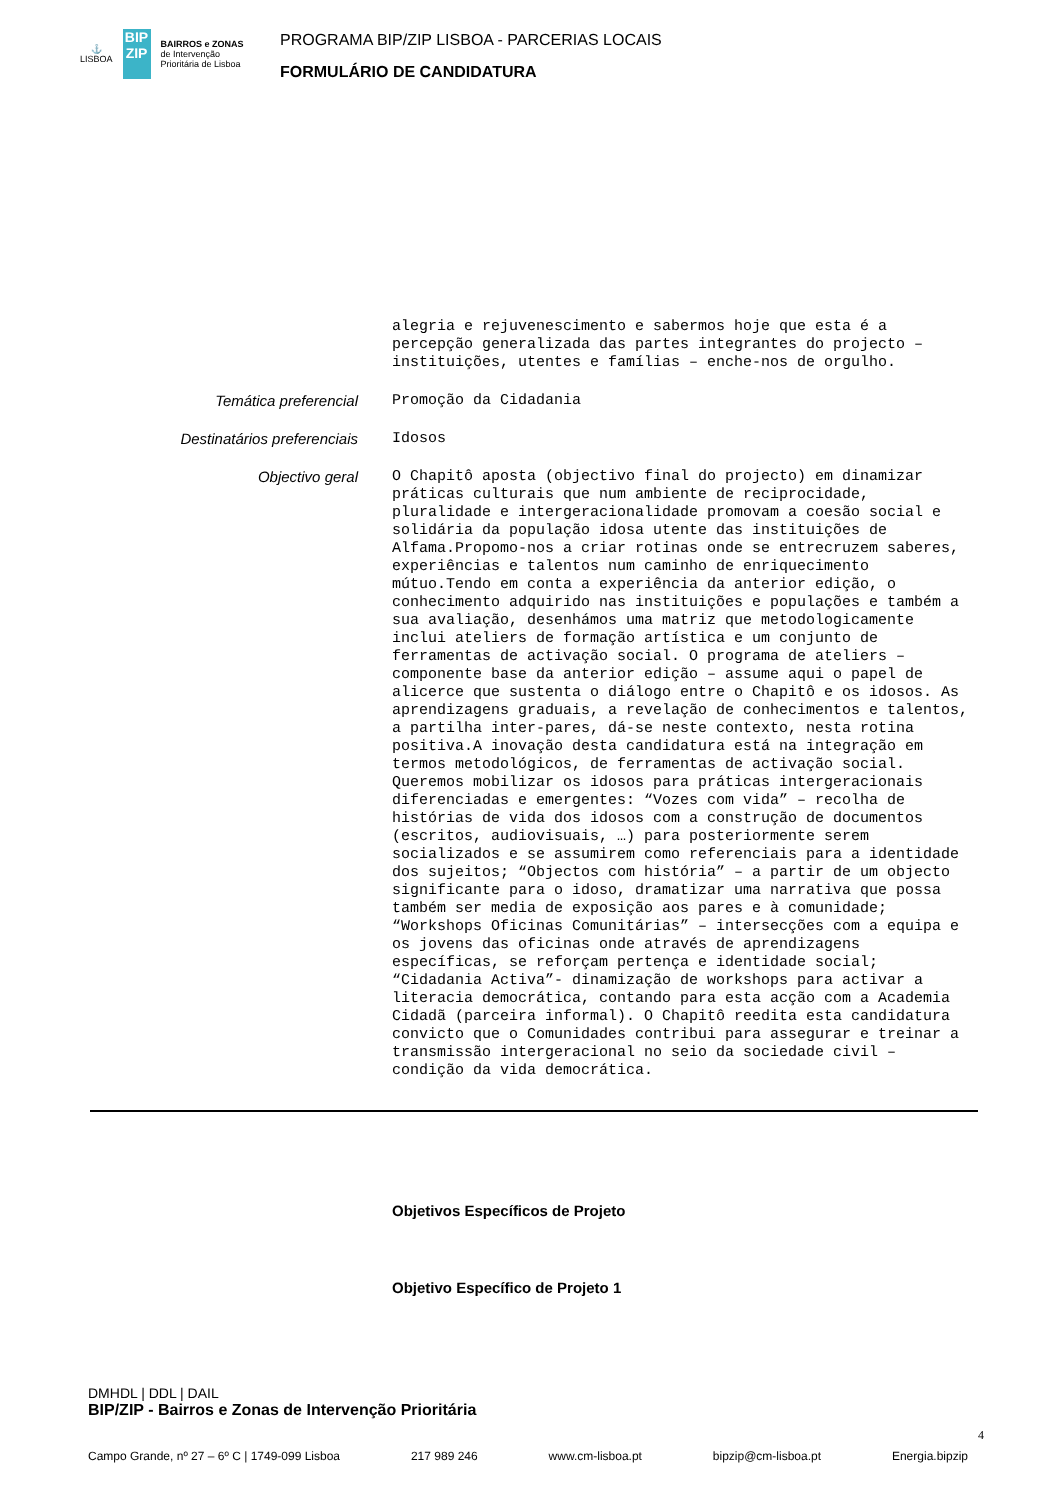⚓
LISBOA
BIP ZIP
BAIRROS e ZONAS
de Intervenção
Prioritária de Lisboa
PROGRAMA BIP/ZIP LISBOA - PARCERIAS LOCAIS
FORMULÁRIO DE CANDIDATURA
alegria e rejuvenescimento e sabermos hoje que esta é a percepção generalizada das partes integrantes do projecto – instituições, utentes e famílias – enche-nos de orgulho.
Temática preferencial
Promoção da Cidadania
Destinatários preferenciais
Idosos
Objectivo geral
O Chapitô aposta (objectivo final do projecto) em dinamizar práticas culturais que num ambiente de reciprocidade, pluralidade e intergeracionalidade promovam a coesão social e solidária da população idosa utente das instituições de Alfama.Propomo-nos a criar rotinas onde se entrecruzem saberes, experiências e talentos num caminho de enriquecimento mútuo.Tendo em conta a experiência da anterior edição, o conhecimento adquirido nas instituições e populações e também a sua avaliação, desenhámos uma matriz que metodologicamente inclui ateliers de formação artística e um conjunto de ferramentas de activação social. O programa de ateliers – componente base da anterior edição – assume aqui o papel de alicerce que sustenta o diálogo entre o Chapitô e os idosos. As aprendizagens graduais, a revelação de conhecimentos e talentos, a partilha inter-pares, dá-se neste contexto, nesta rotina positiva.A inovação desta candidatura está na integração em termos metodológicos, de ferramentas de activação social. Queremos mobilizar os idosos para práticas intergeracionais diferenciadas e emergentes: “Vozes com vida” – recolha de histórias de vida dos idosos com a construção de documentos (escritos, audiovisuais, …) para posteriormente serem socializados e se assumirem como referenciais para a identidade dos sujeitos; “Objectos com história” – a partir de um objecto significante para o idoso, dramatizar uma narrativa que possa também ser media de exposição aos pares e à comunidade; “Workshops Oficinas Comunitárias” – intersecções com a equipa e os jovens das oficinas onde através de aprendizagens específicas, se reforçam pertença e identidade social; “Cidadania Activa”- dinamização de workshops para activar a literacia democrática, contando para esta acção com a Academia Cidadã (parceira informal). O Chapitô reedita esta candidatura convicto que o Comunidades contribui para assegurar e treinar a transmissão intergeracional no seio da sociedade civil – condição da vida democrática.
Objetivos Específicos de Projeto
Objetivo Específico de Projeto 1
DMHDL | DDL | DAIL
BIP/ZIP - Bairros e Zonas de Intervenção Prioritária
Campo Grande, nº 27 – 6º C | 1749-099 Lisboa 217 989 246 www.cm-lisboa.pt bipzip@cm-lisboa.pt Energia.bipzip
4